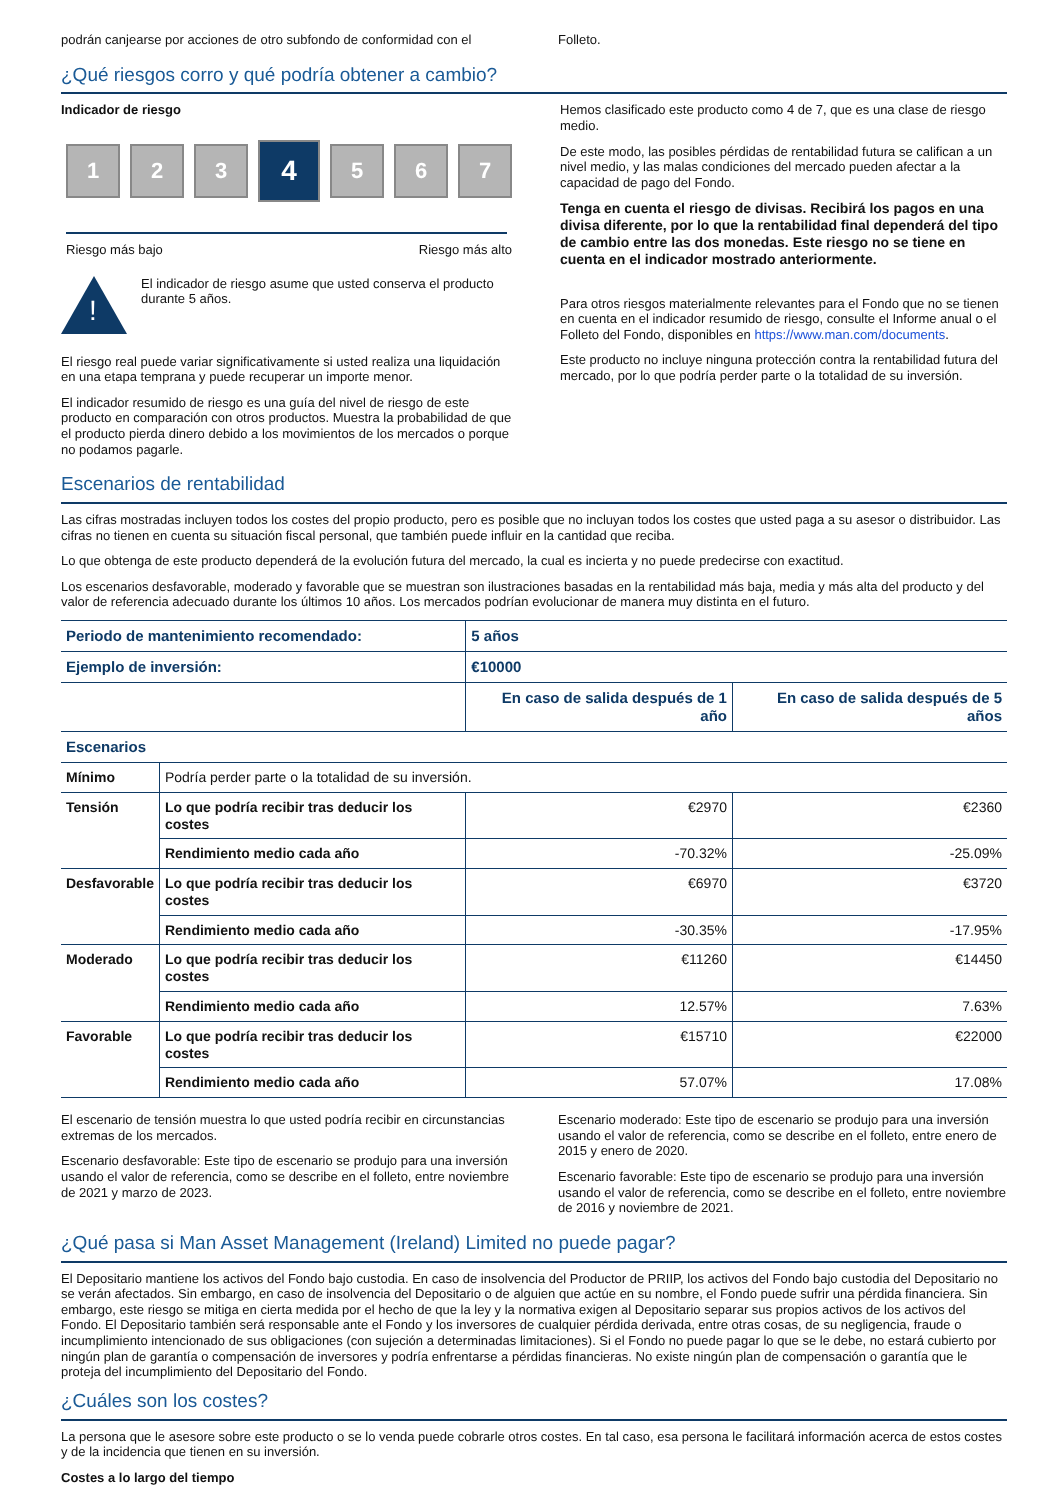podrán canjearse por acciones de otro subfondo de conformidad con el
Folleto.
¿Qué riesgos corro y qué podría obtener a cambio?
Indicador de riesgo
1 2 3
4
5 6 7
Riesgo más bajo Riesgo más alto
!
El indicador de riesgo asume que usted conserva el producto durante 5 años.
El riesgo real puede variar significativamente si usted realiza una liquidación en una etapa temprana y puede recuperar un importe menor.
El indicador resumido de riesgo es una guía del nivel de riesgo de este producto en comparación con otros productos. Muestra la probabilidad de que el producto pierda dinero debido a los movimientos de los mercados o porque no podamos pagarle.
Hemos clasificado este producto como 4 de 7, que es una clase de riesgo medio.
De este modo, las posibles pérdidas de rentabilidad futura se califican a un nivel medio, y las malas condiciones del mercado pueden afectar a la capacidad de pago del Fondo.
Tenga en cuenta el riesgo de divisas. Recibirá los pagos en una divisa diferente, por lo que la rentabilidad final dependerá del tipo de cambio entre las dos monedas. Este riesgo no se tiene en cuenta en el indicador mostrado anteriormente.
Para otros riesgos materialmente relevantes para el Fondo que no se tienen en cuenta en el indicador resumido de riesgo, consulte el Informe anual o el Folleto del Fondo, disponibles en https://www.man.com/documents.
Este producto no incluye ninguna protección contra la rentabilidad futura del mercado, por lo que podría perder parte o la totalidad de su inversión.
Escenarios de rentabilidad
Las cifras mostradas incluyen todos los costes del propio producto, pero es posible que no incluyan todos los costes que usted paga a su asesor o distribuidor. Las cifras no tienen en cuenta su situación fiscal personal, que también puede influir en la cantidad que reciba.
Lo que obtenga de este producto dependerá de la evolución futura del mercado, la cual es incierta y no puede predecirse con exactitud.
Los escenarios desfavorable, moderado y favorable que se muestran son ilustraciones basadas en la rentabilidad más baja, media y más alta del producto y del valor de referencia adecuado durante los últimos 10 años. Los mercados podrían evolucionar de manera muy distinta en el futuro.
| Periodo de mantenimiento recomendado: | | 5 años | |
| Ejemplo de inversión: | | €10000 | |
| | | En caso de salida después de 1 año | En caso de salida después de 5 años |
| Escenarios | | | |
| Mínimo | Podría perder parte o la totalidad de su inversión. | | |
| Tensión | Lo que podría recibir tras deducir los costes | €2970 | €2360 |
| | Rendimiento medio cada año | -70.32% | -25.09% |
| Desfavorable | Lo que podría recibir tras deducir los costes | €6970 | €3720 |
| | Rendimiento medio cada año | -30.35% | -17.95% |
| Moderado | Lo que podría recibir tras deducir los costes | €11260 | €14450 |
| | Rendimiento medio cada año | 12.57% | 7.63% |
| Favorable | Lo que podría recibir tras deducir los costes | €15710 | €22000 |
| | Rendimiento medio cada año | 57.07% | 17.08% |
El escenario de tensión muestra lo que usted podría recibir en circunstancias extremas de los mercados.
Escenario desfavorable: Este tipo de escenario se produjo para una inversión usando el valor de referencia, como se describe en el folleto, entre noviembre de 2021 y marzo de 2023.
Escenario moderado: Este tipo de escenario se produjo para una inversión usando el valor de referencia, como se describe en el folleto, entre enero de 2015 y enero de 2020.
Escenario favorable: Este tipo de escenario se produjo para una inversión usando el valor de referencia, como se describe en el folleto, entre noviembre de 2016 y noviembre de 2021.
¿Qué pasa si Man Asset Management (Ireland) Limited no puede pagar?
El Depositario mantiene los activos del Fondo bajo custodia. En caso de insolvencia del Productor de PRIIP, los activos del Fondo bajo custodia del Depositario no se verán afectados. Sin embargo, en caso de insolvencia del Depositario o de alguien que actúe en su nombre, el Fondo puede sufrir una pérdida financiera. Sin embargo, este riesgo se mitiga en cierta medida por el hecho de que la ley y la normativa exigen al Depositario separar sus propios activos de los activos del Fondo. El Depositario también será responsable ante el Fondo y los inversores de cualquier pérdida derivada, entre otras cosas, de su negligencia, fraude o incumplimiento intencionado de sus obligaciones (con sujeción a determinadas limitaciones). Si el Fondo no puede pagar lo que se le debe, no estará cubierto por ningún plan de garantía o compensación de inversores y podría enfrentarse a pérdidas financieras. No existe ningún plan de compensación o garantía que le proteja del incumplimiento del Depositario del Fondo.
¿Cuáles son los costes?
La persona que le asesore sobre este producto o se lo venda puede cobrarle otros costes. En tal caso, esa persona le facilitará información acerca de estos costes y de la incidencia que tienen en su inversión.
Costes a lo largo del tiempo